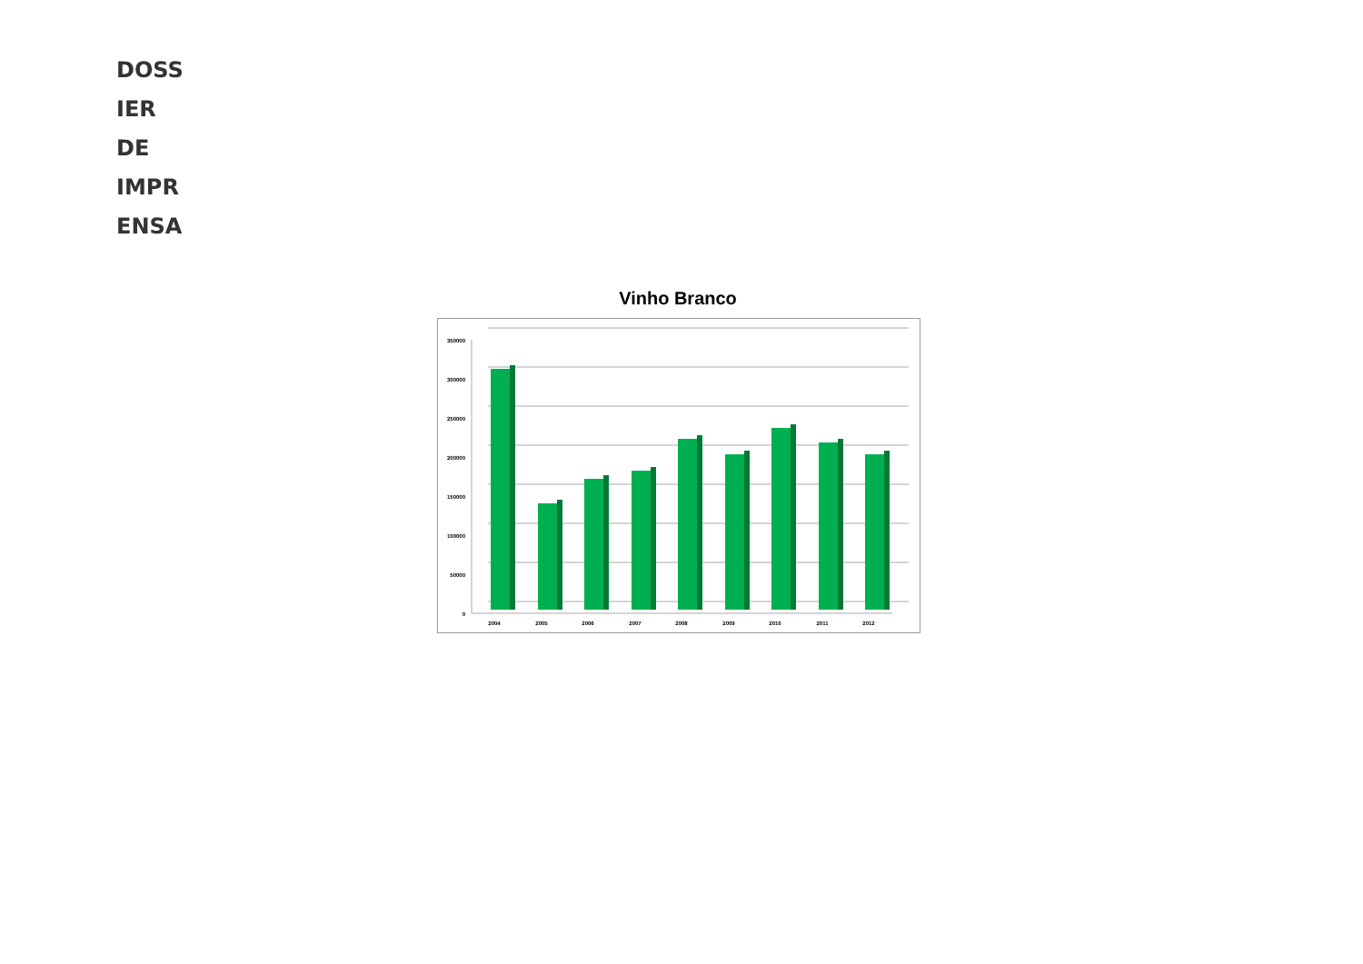DOSS
IER
DE
IMPR
ENSA
Vinho Branco
350000
300000
250000
200000
150000
100000
50000
0
2004
2005
2006
2007
2008
2009
2010
2011
2012